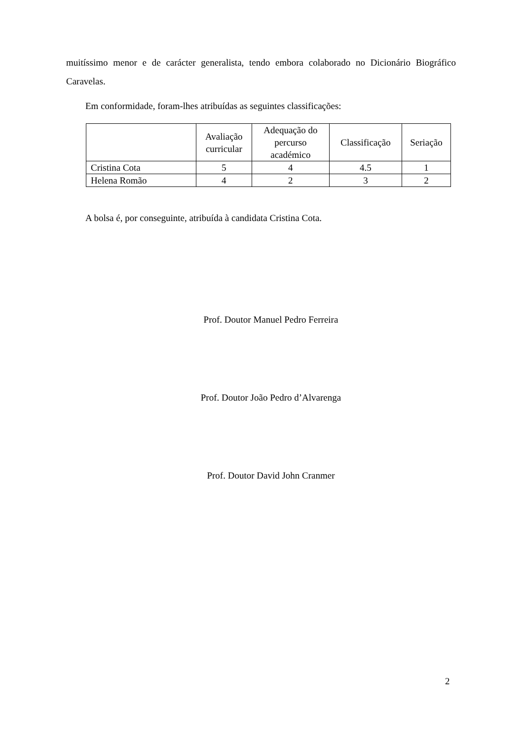muitíssimo menor e de carácter generalista, tendo embora colaborado no Dicionário Biográfico Caravelas.
Em conformidade, foram-lhes atribuídas as seguintes classificações:
| | Avaliação curricular | Adequação do percurso académico | Classificação | Seriação |
| --- | --- | --- | --- | --- |
| Cristina Cota | 5 | 4 | 4.5 | 1 |
| Helena Romão | 4 | 2 | 3 | 2 |
A bolsa é, por conseguinte, atribuída à candidata Cristina Cota.
Prof. Doutor Manuel Pedro Ferreira
Prof. Doutor João Pedro d’Alvarenga
Prof. Doutor David John Cranmer
2